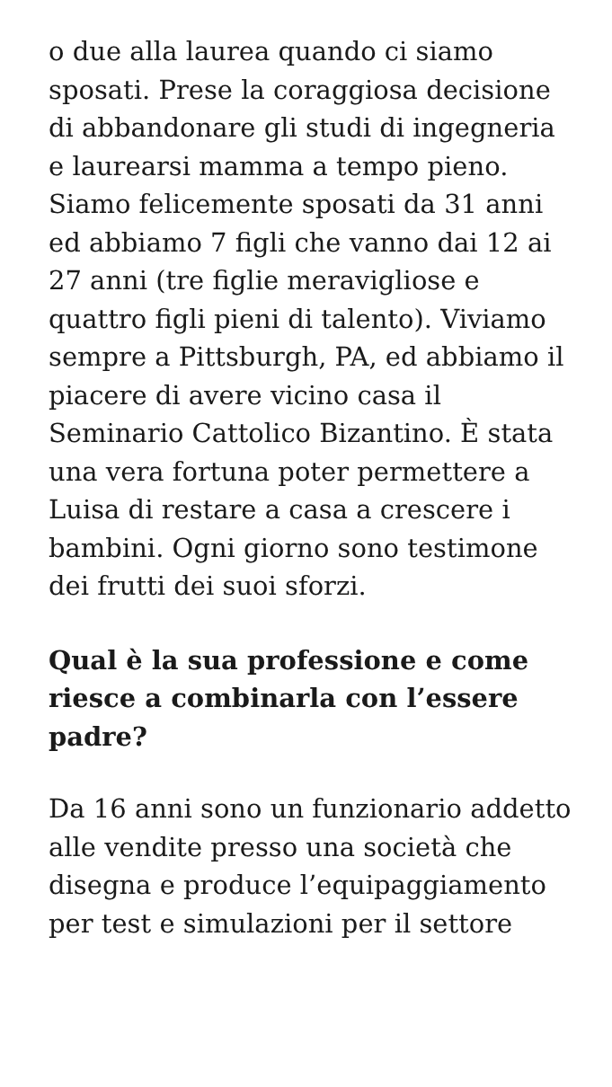o due alla laurea quando ci siamo sposati. Prese la coraggiosa decisione di abbandonare gli studi di ingegneria e laurearsi mamma a tempo pieno. Siamo felicemente sposati da 31 anni ed abbiamo 7 figli che vanno dai 12 ai 27 anni (tre figlie meravigliose e quattro figli pieni di talento). Viviamo sempre a Pittsburgh, PA, ed abbiamo il piacere di avere vicino casa il Seminario Cattolico Bizantino. È stata una vera fortuna poter permettere a Luisa di restare a casa a crescere i bambini. Ogni giorno sono testimone dei frutti dei suoi sforzi.
Qual è la sua professione e come riesce a combinarla con l’essere padre?
Da 16 anni sono un funzionario addetto alle vendite presso una società che disegna e produce l’equipaggiamento per test e simulazioni per il settore